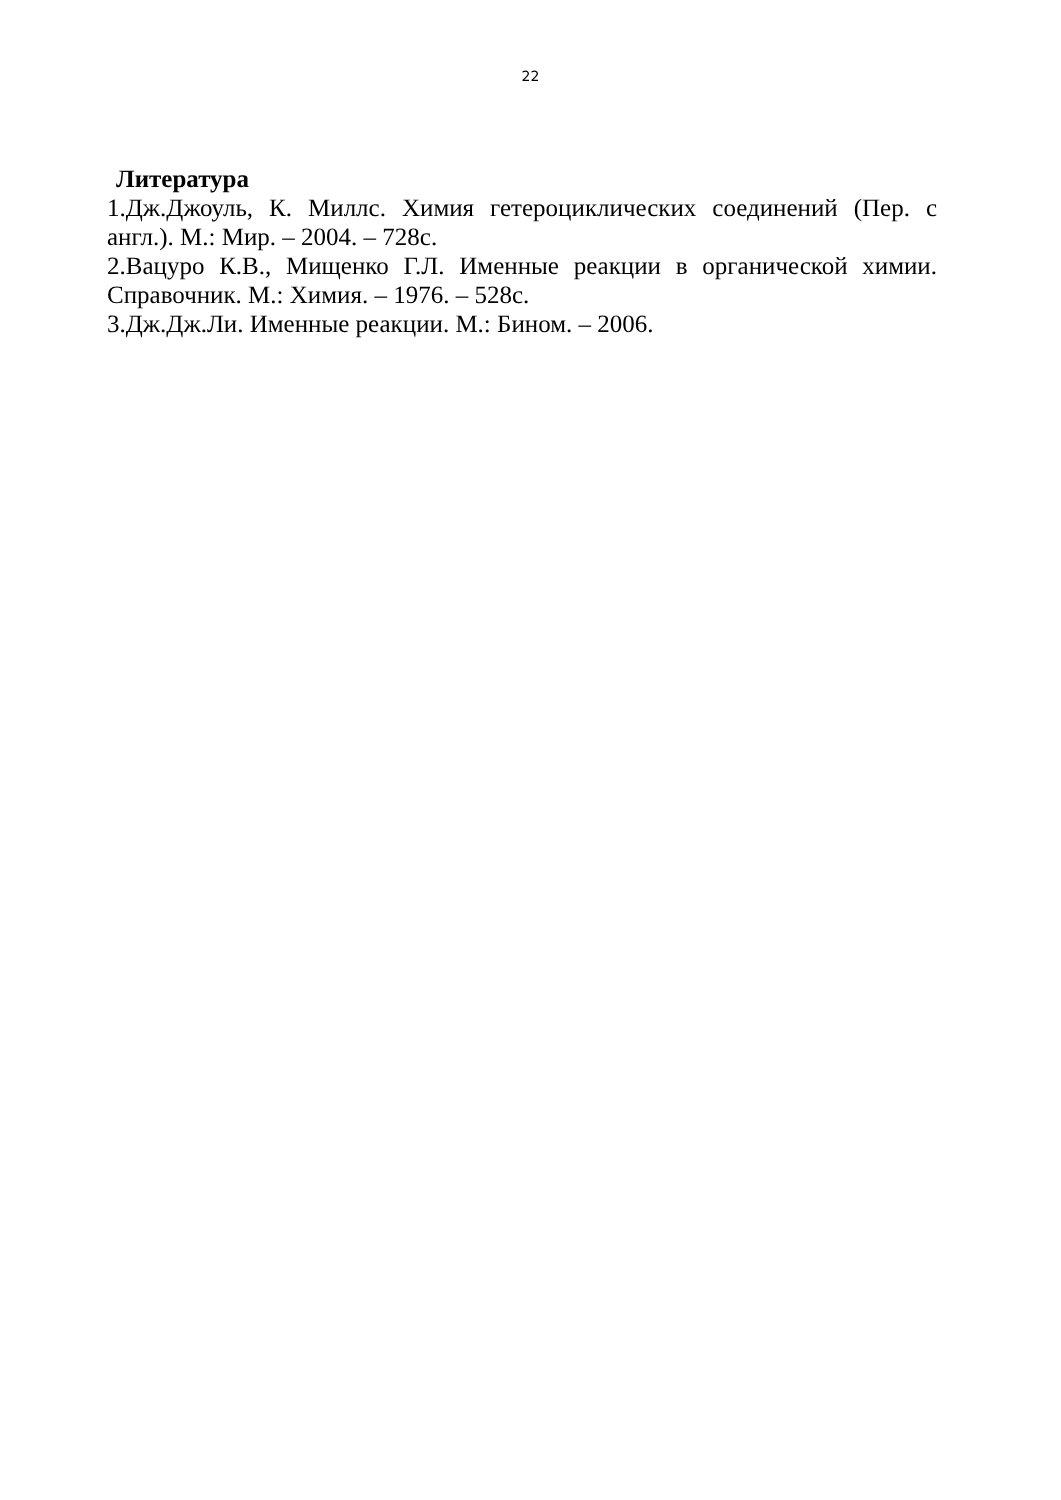22
Литература
1.Дж.Джоуль, К. Миллс. Химия гетероциклических соединений (Пер. с англ.). М.: Мир. – 2004. – 728с.
2.Вацуро К.В., Мищенко Г.Л. Именные реакции в органической химии. Справочник. М.: Химия. – 1976. – 528с.
3.Дж.Дж.Ли. Именные реакции. М.: Бином. – 2006.